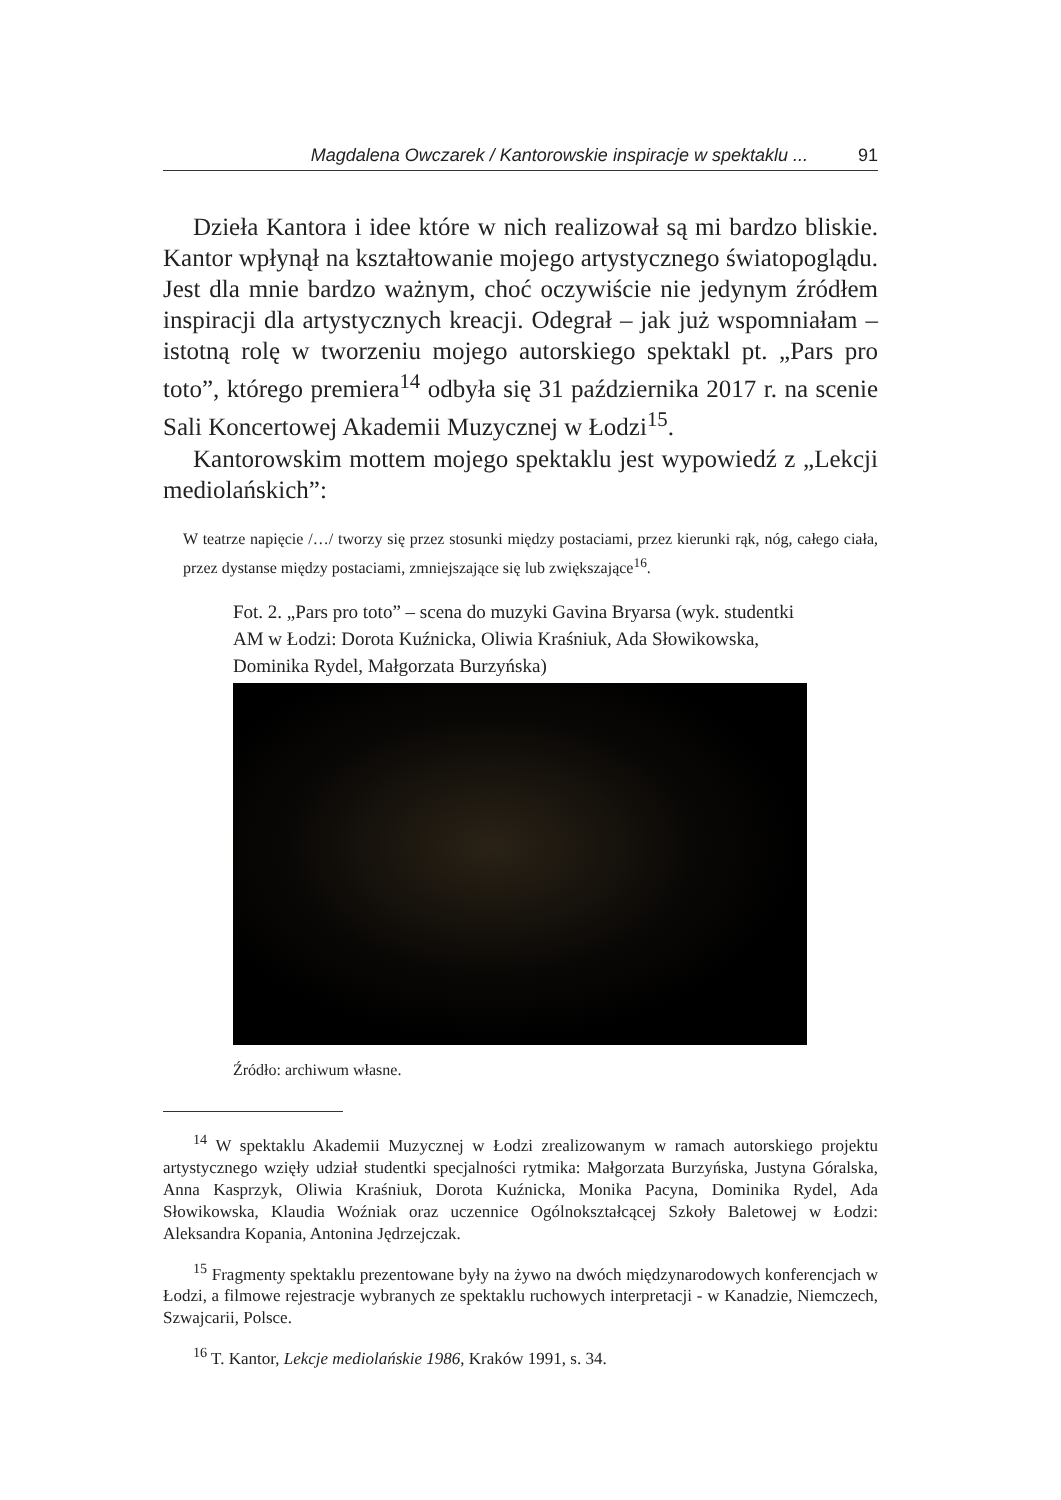Magdalena Owczarek / Kantorowskie inspiracje w spektaklu ... 91
Dzieła Kantora i idee które w nich realizował są mi bardzo bliskie. Kantor wpłynął na kształtowanie mojego artystycznego światopoglądu. Jest dla mnie bardzo ważnym, choć oczywiście nie jedynym źródłem inspiracji dla artystycznych kreacji. Odegrał – jak już wspomniałam – istotną rolę w tworzeniu mojego autorskiego spektakl pt. „Pars pro toto”, którego premiera<sup>14</sup> odbyła się 31 października 2017 r. na scenie Sali Koncertowej Akademii Muzycznej w Łodzi<sup>15</sup>.
Kantorowskim mottem mojego spektaklu jest wypowiedź z „Lekcji mediolańskich”:
W teatrze napięcie /…/ tworzy się przez stosunki między postaciami, przez kierunki rąk, nóg, całego ciała, przez dystanse między postaciami, zmniejszające się lub zwiększające<sup>16</sup>.
Fot. 2. „Pars pro toto” – scena do muzyki Gavina Bryarsa (wyk. studentki AM w Łodzi: Dorota Kuźnicka, Oliwia Kraśniuk, Ada Słowikowska, Dominika Rydel, Małgorzata Burzyńska)
Źródło: archiwum własne.
<sup>14</sup> W spektaklu Akademii Muzycznej w Łodzi zrealizowanym w ramach autorskiego projektu artystycznego wzięły udział studentki specjalności rytmika: Małgorzata Burzyńska, Justyna Góralska, Anna Kasprzyk, Oliwia Kraśniuk, Dorota Kuźnicka, Monika Pacyna, Dominika Rydel, Ada Słowikowska, Klaudia Woźniak oraz uczennice Ogólnokształcącej Szkoły Baletowej w Łodzi: Aleksandra Kopania, Antonina Jędrzejczak.
<sup>15</sup> Fragmenty spektaklu prezentowane były na żywo na dwóch międzynarodowych konferencjach w Łodzi, a filmowe rejestracje wybranych ze spektaklu ruchowych interpretacji - w Kanadzie, Niemczech, Szwajcarii, Polsce.
<sup>16</sup> T. Kantor, Lekcje mediolańskie 1986, Kraków 1991, s. 34.